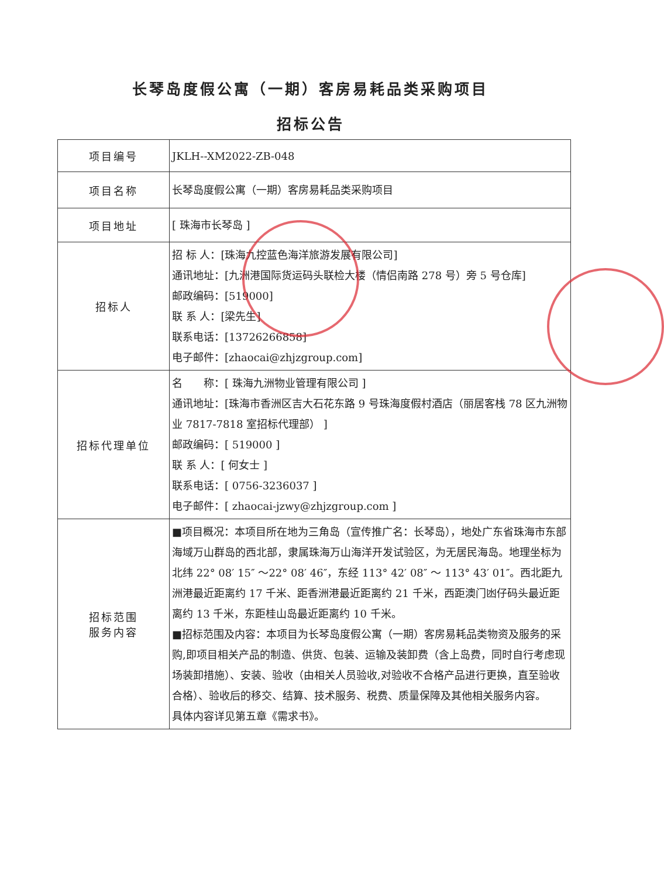长琴岛度假公寓（一期）客房易耗品类采购项目
招标公告
| 项目编号 | JKLH--XM2022-ZB-048 |
| 项目名称 | 长琴岛度假公寓（一期）客房易耗品类采购项目 |
| 项目地址 | [ 珠海市长琴岛 ] |
| 招标人 | 招 标 人：[珠海九控蓝色海洋旅游发展有限公司] 通讯地址：[九洲港国际货运码头联检大楼（情侣南路 278 号）旁 5 号仓库] 邮政编码：[519000] 联 系 人：[梁先生] 联系电话：[13726266858] 电子邮件：[zhaocai@zhjzgroup.com] |
| 招标代理单位 | 名 称：[ 珠海九洲物业管理有限公司 ] 通讯地址：[珠海市香洲区吉大石花东路 9 号珠海度假村酒店（丽居客栈 78 区九洲物业 7817-7818 室招标代理部） ] 邮政编码：[ 519000 ] 联 系 人：[ 何女士 ] 联系电话：[ 0756-3236037 ] 电子邮件：[ zhaocai-jzwy@zhjzgroup.com ] |
| 招标范围 服务内容 | ■项目概况：本项目所在地为三角岛（宣传推广名：长琴岛），地处广东省珠海市东部海域万山群岛的西北部，隶属珠海万山海洋开发试验区，为无居民海岛。地理坐标为北纬 22° 08′ 15″ ～22° 08′ 46″，东经 113° 42′ 08″ ～ 113° 43′ 01″。西北距九洲港最近距离约 17 千米、距香洲港最近距离约 21 千米，西距澳门凼仔码头最近距离约 13 千米，东距桂山岛最近距离约 10 千米。 ■招标范围及内容：本项目为长琴岛度假公寓（一期）客房易耗品类物资及服务的采购,即项目相关产品的制造、供货、包装、运输及装卸费（含上岛费，同时自行考虑现场装卸措施）、安装、验收（由相关人员验收,对验收不合格产品进行更换，直至验收合格）、验收后的移交、结算、技术服务、税费、质量保障及其他相关服务内容。 具体内容详见第五章《需求书》。 |